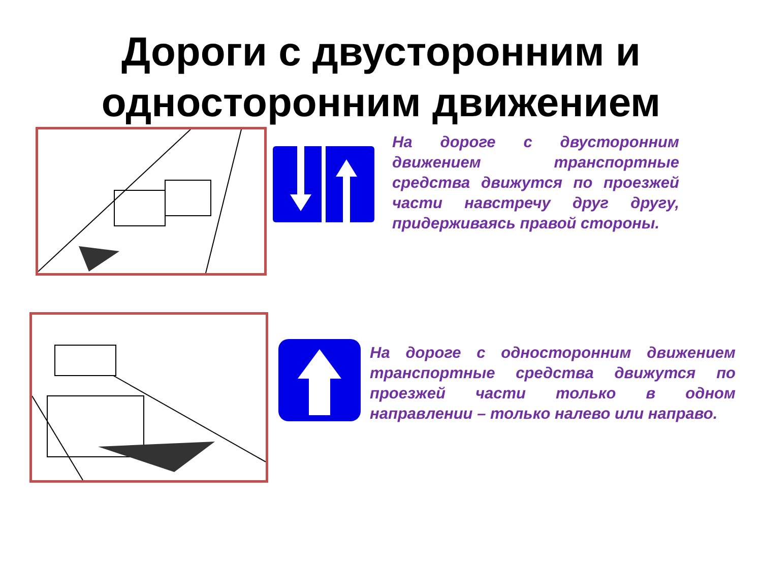Дороги с двусторонним и
односторонним движением
На дороге с двусторонним движением транспортные средства движутся по проезжей части навстречу друг другу, придерживаясь правой стороны.
На дороге с односторонним движением транспортные средства движутся по проезжей части только в одном направлении – только налево или направо.